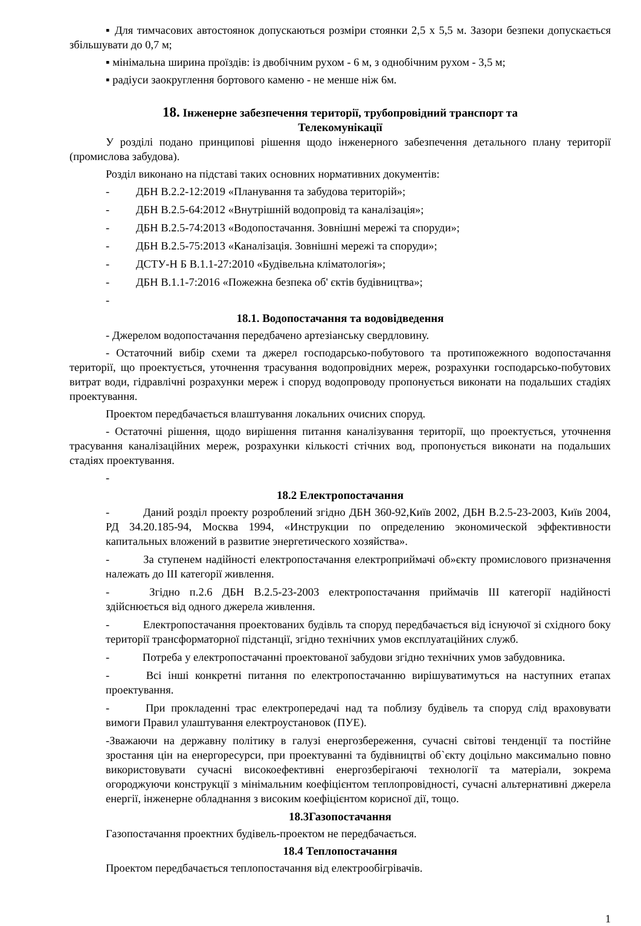▪ Для тимчасових автостоянок допускаються розміри стоянки 2,5 х 5,5 м. Зазори безпеки допускається збільшувати до 0,7 м;
▪ мінімальна ширина проїздів: із двобічним рухом - 6 м, з однобічним рухом - 3,5 м;
▪ радіуси заокруглення бортового каменю - не менше ніж 6м.
18. Інженерне забезпечення території, трубопровідний транспорт та
Телекомунікації
У розділі подано принципові рішення щодо інженерного забезпечення детального плану території (промислова забудова).
Розділ виконано на підставі таких основних нормативних документів:
- ДБН В.2.2-12:2019 «Планування та забудова територій»;
- ДБН В.2.5-64:2012 «Внутрішній водопровід та каналізація»;
- ДБН В.2.5-74:2013 «Водопостачання. Зовнішні мережі та споруди»;
- ДБН В.2.5-75:2013 «Каналізація. Зовнішні мережі та споруди»;
- ДСТУ-Н Б В.1.1-27:2010 «Будівельна кліматологія»;
- ДБН В.1.1-7:2016 «Пожежна безпека об' єктів будівництва»;
-
18.1. Водопостачання та водовідведення
- Джерелом водопостачання передбачено артезіанську свердловину.
- Остаточний вибір схеми та джерел господарсько-побутового та протипожежного водопостачання території, що проектується, уточнення трасування водопровідних мереж, розрахунки господарсько-побутових витрат води, гідравлічні розрахунки мереж і споруд водопроводу пропонується виконати на подальших стадіях проектування.
Проектом передбачається влаштування локальних очисних споруд.
- Остаточні рішення, щодо вирішення питання каналізування території, що проектується, уточнення трасування каналізаційних мереж, розрахунки кількості стічних вод, пропонується виконати на подальших стадіях проектування.
-
18.2 Електропостачання
- Даний розділ проекту розроблений згідно ДБН 360-92,Київ 2002, ДБН В.2.5-23-2003, Київ 2004, РД 34.20.185-94, Москва 1994, «Инструкции по определению экономической эффективности капитальных вложений в развитие энергетического хозяйства».
- За ступенем надійності електропостачання електроприймачі об»єкту промислового призначення належать до ІІІ категорії живлення.
- Згідно п.2.6 ДБН В.2.5-23-2003 електропостачання приймачів ІІІ категорії надійності здійснюється від одного джерела живлення.
- Електропостачання проектованих будівль та споруд передбачається від існуючої зі східного боку території трансформаторної підстанції, згідно технічних умов експлуатаційних служб.
- Потреба у електропостачанні проектованої забудови згідно технічних умов забудовника.
- Всі інші конкретні питання по електропостачанню вирішуватимуться на наступних етапах проектування.
- При прокладенні трас електропередачі над та поблизу будівель та споруд слід враховувати вимоги Правил улаштування електроустановок (ПУЕ).
-Зважаючи на державну політику в галузі енергозбереження, сучасні світові тенденції та постійне зростання цін на енергоресурси, при проектуванні та будівництві об`єкту доцільно максимально повно використовувати сучасні високоефективні енергозберігаючі технології та матеріали, зокрема огороджуючи конструкції з мінімальним коефіцієнтом теплопровідності, сучасні альтернативні джерела енергії, інженерне обладнання з високим коефіцієнтом корисної дії, тощо.
18.3Газопостачання
Газопостачання проектних будівель-проектом не передбачається.
18.4 Теплопостачання
Проектом передбачається теплопостачання від електрообігрівачів.
1